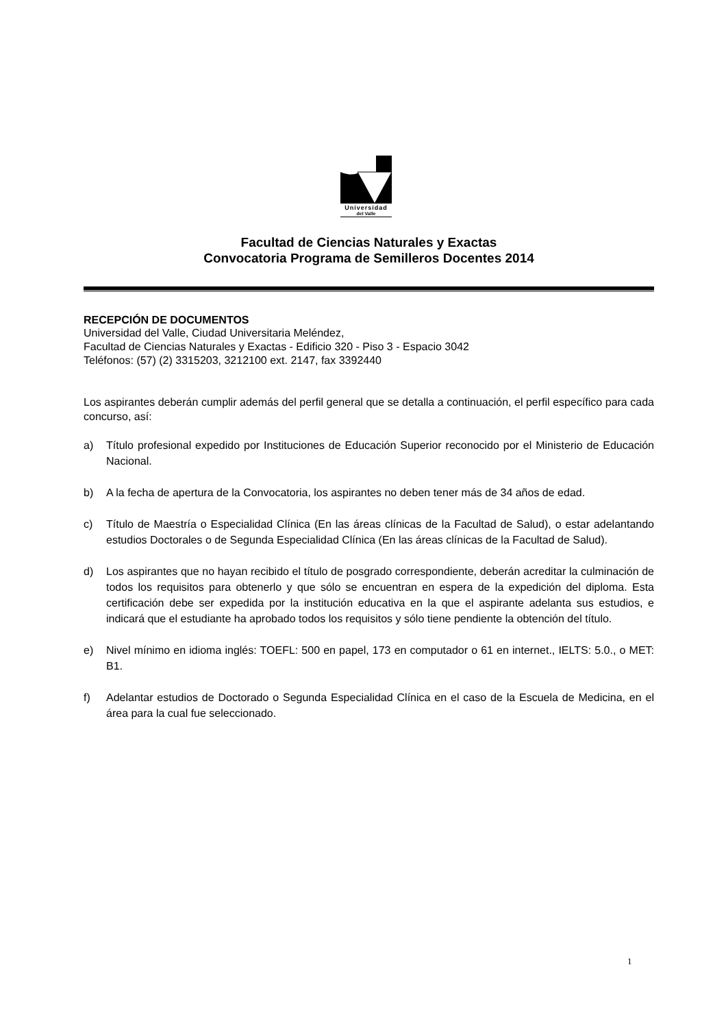Universidad
del Valle
Facultad de Ciencias Naturales y Exactas
Convocatoria Programa de Semilleros Docentes 2014
RECEPCIÓN DE DOCUMENTOS
Universidad del Valle, Ciudad Universitaria Meléndez,
Facultad de Ciencias Naturales y Exactas - Edificio 320 - Piso 3 - Espacio 3042
Teléfonos: (57) (2) 3315203, 3212100 ext. 2147, fax 3392440
Los aspirantes deberán cumplir además del perfil general que se detalla a continuación, el perfil específico para cada concurso, así:
a) Título profesional expedido por Instituciones de Educación Superior reconocido por el Ministerio de Educación Nacional.
b) A la fecha de apertura de la Convocatoria, los aspirantes no deben tener más de 34 años de edad.
c) Título de Maestría o Especialidad Clínica (En las áreas clínicas de la Facultad de Salud), o estar adelantando estudios Doctorales o de Segunda Especialidad Clínica (En las áreas clínicas de la Facultad de Salud).
d) Los aspirantes que no hayan recibido el título de posgrado correspondiente, deberán acreditar la culminación de todos los requisitos para obtenerlo y que sólo se encuentran en espera de la expedición del diploma. Esta certificación debe ser expedida por la institución educativa en la que el aspirante adelanta sus estudios, e indicará que el estudiante ha aprobado todos los requisitos y sólo tiene pendiente la obtención del título.
e) Nivel mínimo en idioma inglés: TOEFL: 500 en papel, 173 en computador o 61 en internet., IELTS: 5.0., o MET: B1.
f) Adelantar estudios de Doctorado o Segunda Especialidad Clínica en el caso de la Escuela de Medicina, en el área para la cual fue seleccionado.
1